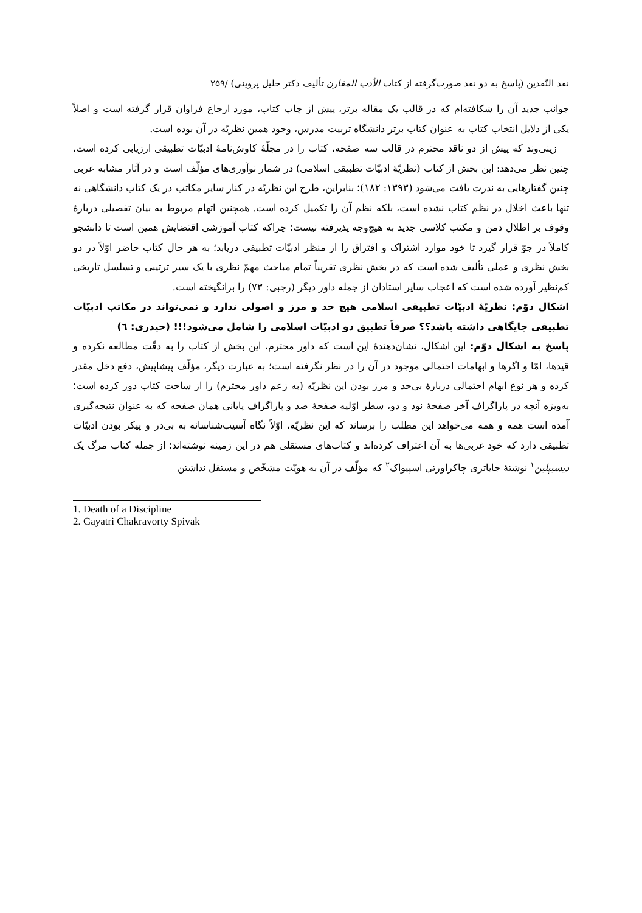نقد النّقدین (پاسخ به دو نقد صورت‌گرفته از کتاب الأدب المقارن تألیف دکتر خلیل پروینی) /۲۵۹
جوانب جدید آن را شکافته‌ام که در قالب یک مقاله برتر، پیش از چاپ کتاب، مورد ارجاع فراوان قرار گرفته است و اصلاً یکی از دلایل انتخاب کتاب به عنوان کتاب برتر دانشگاه تربیت مدرس، وجود همین نظریّه در آن بوده است.
زینی‌وند که پیش از دو ناقد محترم در قالب سه صفحه، کتاب را در مجلّهٔ کاوش‌نامهٔ ادبیّات تطبیقی ارزیابی کرده است، چنین نظر می‌دهد: این بخش از کتاب (نظریّهٔ ادبیّات تطبیقی اسلامی) در شمار نوآوری‌های مؤلّف است و در آثار مشابه عربی چنین گفتارهایی به ندرت یافت می‌شود (۱۳۹۳: ۱۸۲)؛ بنابراین، طرح این نظریّه در کنار سایر مکاتب در یک کتاب دانشگاهی نه تنها باعث اخلال در نظم کتاب نشده است، بلکه نظم آن را تکمیل کرده است. همچنین اتهام مربوط به بیان تفصیلی دربارهٔ وقوف بر اطلال دمن و مکتب کلاسی جدید به هیچ‌وجه پذیرفته نیست؛ چراکه کتاب آموزشی اقتضایش همین است تا دانشجو کاملاً در جوّ قرار گیرد تا خود موارد اشتراک و افتراق را از منظر ادبیّات تطبیقی دریابد؛ به هر حال کتاب حاضر اوّلاً در دو بخش نظری و عملی تألیف شده است که در بخش نظری تقریباً تمام مباحث مهمّ نظری با یک سیر ترتیبی و تسلسل تاریخی کم‌نظیر آورده شده است که اعجاب سایر استادان از جمله داور دیگر (رجبی: ۷۳) را برانگیخته است.
اشکال دوّم: نظریّهٔ ادبیّات تطبیقی اسلامی هیچ حد و مرز و اصولی ندارد و نمی‌تواند در مکاتب ادبیّات تطبیقی جایگاهی داشته باشد؟؟ صرفاً تطبیق دو ادبیّات اسلامی را شامل می‌شود!!! (حیدری: ٦)
پاسخ به اشکال دوّم: این اشکال، نشان‌دهندهٔ این است که داور محترم، این بخش از کتاب را به دقّت مطالعه نکرده و قیدها، امّا و اگرها و ابهامات احتمالی موجود در آن را در نظر نگرفته است؛ به عبارت دیگر، مؤلّف پیشاپیش، دفع دخل مقدر کرده و هر نوع ابهام احتمالی دربارهٔ بی‌حد و مرز بودن این نظریّه (به زعم داور محترم) را از ساحت کتاب دور کرده است؛ به‌ویژه آنچه در پاراگراف آخر صفحهٔ نود و دو، سطر اوّلیه صفحهٔ صد و پاراگراف پایانی همان صفحه که به عنوان نتیجه‌گیری آمده است همه و همه می‌خواهد این مطلب را برساند که این نظریّه، اوّلاً نگاه آسیب‌شناسانه به بی‌در و پیکر بودن ادبیّات تطبیقی دارد که خود غربی‌ها به آن اعتراف کرده‌اند و کتاب‌های مستقلی هم در این زمینه نوشته‌اند؛ از جمله کتاب مرگ یک دیسیپلین<sup>۱</sup> نوشتهٔ جایاتری چاکراورتی اسپیواک<sup>۲</sup> که مؤلّف در آن به هویّت مشخّص و مستقل نداشتن
1. Death of a Discipline
2. Gayatri Chakravorty Spivak